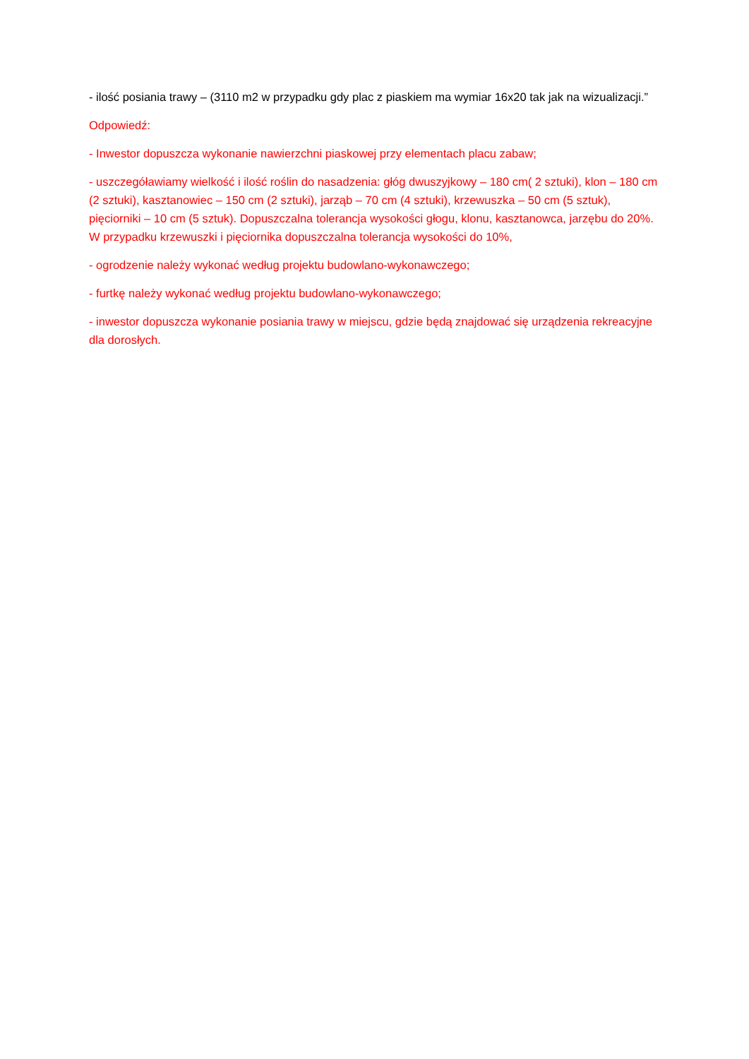- ilość posiania trawy – (3110 m2 w przypadku gdy plac z piaskiem ma wymiar 16x20 tak jak na wizualizacji.”
Odpowiedź:
- Inwestor dopuszcza wykonanie nawierzchni piaskowej przy elementach placu zabaw;
- uszczegóławiamy wielkość i ilość roślin do nasadzenia: głóg dwuszyjkowy – 180 cm( 2 sztuki), klon – 180 cm (2 sztuki), kasztanowiec – 150 cm (2 sztuki), jarząb – 70 cm (4 sztuki), krzewuszka – 50 cm (5 sztuk), pięciorniki – 10 cm (5 sztuk). Dopuszczalna tolerancja wysokości głogu, klonu, kasztanowca, jarzębu do 20%. W przypadku krzewuszki i pięciornika dopuszczalna tolerancja wysokości do 10%,
- ogrodzenie należy wykonać według projektu budowlano-wykonawczego;
- furtkę należy wykonać według projektu budowlano-wykonawczego;
- inwestor dopuszcza wykonanie posiania trawy w miejscu, gdzie będą znajdować się urządzenia rekreacyjne dla dorosłych.